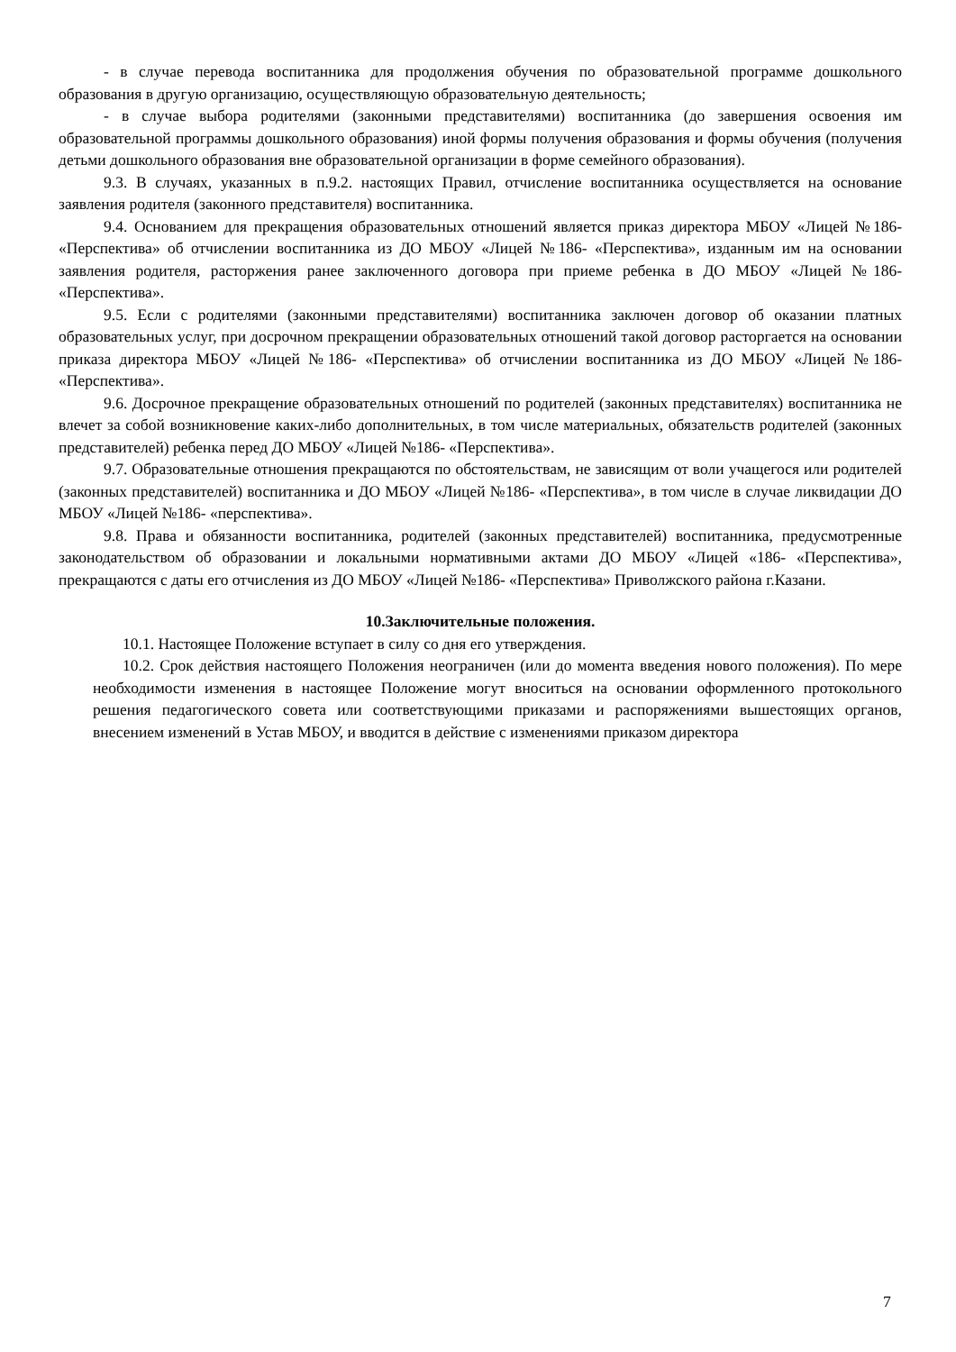- в случае перевода воспитанника для продолжения обучения по образовательной программе дошкольного образования в другую организацию, осуществляющую образовательную деятельность;
- в случае выбора родителями (законными представителями) воспитанника (до завершения освоения им образовательной программы дошкольного образования) иной формы получения образования и формы обучения (получения детьми дошкольного образования вне образовательной организации в форме семейного образования).
9.3. В случаях, указанных в п.9.2. настоящих Правил, отчисление воспитанника осуществляется на основание заявления родителя (законного представителя) воспитанника.
9.4. Основанием для прекращения образовательных отношений является приказ директора МБОУ «Лицей №186- «Перспектива» об отчислении воспитанника из ДО МБОУ «Лицей №186- «Перспектива», изданным им на основании заявления родителя, расторжения ранее заключенного договора при приеме ребенка в ДО МБОУ «Лицей №186- «Перспектива».
9.5. Если с родителями (законными представителями) воспитанника заключен договор об оказании платных образовательных услуг, при досрочном прекращении образовательных отношений такой договор расторгается на основании приказа директора МБОУ «Лицей №186- «Перспектива» об отчислении воспитанника из ДО МБОУ «Лицей №186- «Перспектива».
9.6. Досрочное прекращение образовательных отношений по родителей (законных представителях) воспитанника не влечет за собой возникновение каких-либо дополнительных, в том числе материальных, обязательств родителей (законных представителей) ребенка перед ДО МБОУ «Лицей №186- «Перспектива».
9.7. Образовательные отношения прекращаются по обстоятельствам, не зависящим от воли учащегося или родителей (законных представителей) воспитанника и ДО МБОУ «Лицей №186- «Перспектива», в том числе в случае ликвидации ДО МБОУ «Лицей №186- «перспектива».
9.8. Права и обязанности воспитанника, родителей (законных представителей) воспитанника, предусмотренные законодательством об образовании и локальными нормативными актами ДО МБОУ «Лицей «186- «Перспектива», прекращаются с даты его отчисления из ДО МБОУ «Лицей №186- «Перспектива» Приволжского района г.Казани.
10.Заключительные положения.
10.1. Настоящее Положение вступает в силу со дня его утверждения.
10.2. Срок действия настоящего Положения неограничен (или до момента введения нового положения). По мере необходимости изменения в настоящее Положение могут вноситься на основании оформленного протокольного решения педагогического совета или соответствующими приказами и распоряжениями вышестоящих органов, внесением изменений в Устав МБОУ, и вводится в действие с изменениями приказом директора
7